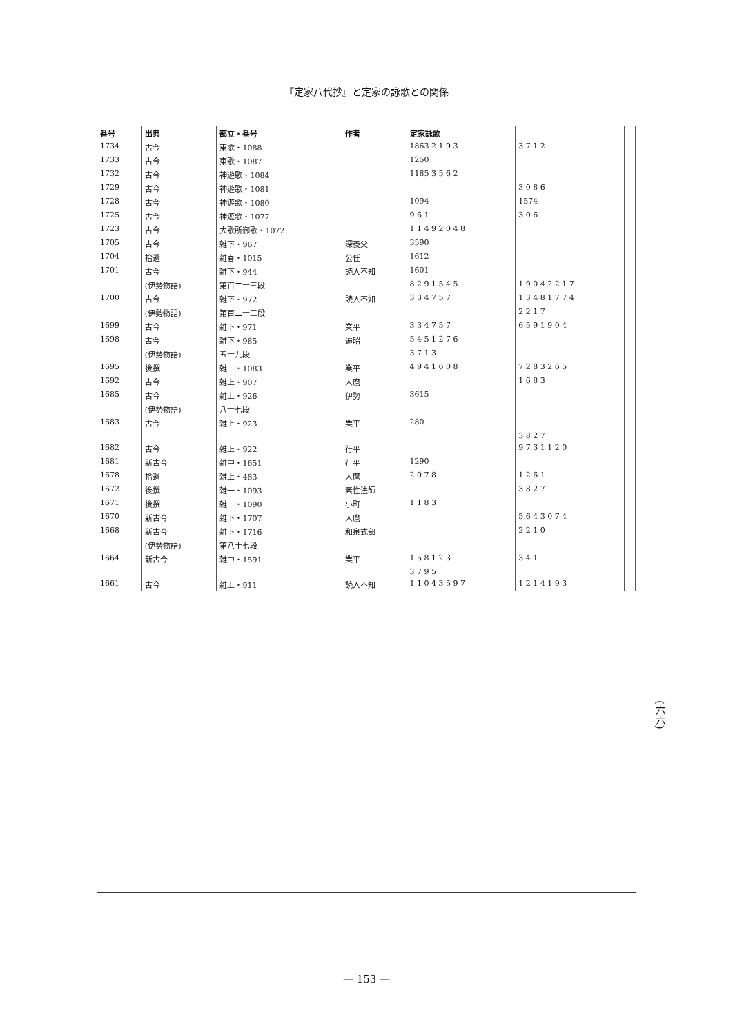『定家八代抄』と定家の詠歌との関係
| 番号 | 出典 | 部立・番号 | 作者 | 定家詠歌 | | |
| --- | --- | --- | --- | --- | --- | --- |
| 1734 | 古今 | 東歌・1088 | | 1863 2 1 9 3 | 3 7 1 2 | |
| 1733 | 古今 | 東歌・1087 | | 1250 | | |
| 1732 | 古今 | 神遊歌・1084 | | 1185 3 5 6 2 | | |
| 1729 | 古今 | 神遊歌・1081 | | | 3 0 8 6 | |
| 1728 | 古今 | 神遊歌・1080 | | 1094 | 1574 | |
| 1725 | 古今 | 神遊歌・1077 | | 9 6 1 | 3 0 6 | |
| 1723 | 古今 | 大歌所御歌・1072 | | 1 1 4 9 2 0 4 8 | | |
| 1705 | 古今 | 雑下・967 | 深養父 | 3590 | | |
| 1704 | 拾遺 | 雑春・1015 | 公任 | 1612 | | |
| 1701 | 古今 | 雑下・944 | 読人不知 | 1601 | | |
| | (伊勢物語) | 第百二十三段 | | 8 2 9 1 5 4 5 | 1 9 0 4 2 2 1 7 | |
| 1700 | 古今 | 雑下・972 | 読人不知 | 3 3 4 7 5 7 | 1 3 4 8 1 7 7 4 | |
| | (伊勢物語) | 第百二十三段 | | | 2 2 1 7 | |
| 1699 | 古今 | 雑下・971 | 業平 | 3 3 4 7 5 7 | 6 5 9 1 9 0 4 | |
| 1698 | 古今 | 雑下・985 | 遍昭 | 5 4 5 1 2 7 6 | | |
| | (伊勢物語) | 五十九段 | | 3 7 1 3 | | |
| 1695 | 後撰 | 雑一・1083 | 業平 | 4 9 4 1 6 0 8 | 7 2 8 3 2 6 5 | |
| 1692 | 古今 | 雑上・907 | 人麿 | | 1 6 8 3 | |
| 1685 | 古今 | 雑上・926 | 伊勢 | 3615 | | |
| | (伊勢物語) | 八十七段 | | | | |
| 1683 | 古今 | 雑上・923 | 業平 | 280 | | |
| | | | | | 3 8 2 7 | |
| 1682 | 古今 | 雑上・922 | 行平 | | 9 7 3 1 1 2 0 | |
| 1681 | 新古今 | 雑中・1651 | 行平 | 1290 | | |
| 1678 | 拾遺 | 雑上・483 | 人麿 | 2 0 7 8 | 1 2 6 1 | |
| 1672 | 後撰 | 雑一・1093 | 素性法師 | | 3 8 2 7 | |
| 1671 | 後撰 | 雑一・1090 | 小町 | 1 1 8 3 | | |
| 1670 | 新古今 | 雑下・1707 | 人麿 | | 5 6 4 3 0 7 4 | |
| 1668 | 新古今 | 雑下・1716 | 和泉式部 | | 2 2 1 0 | |
| | (伊勢物語) | 第八十七段 | | | | |
| 1664 | 新古今 | 雑中・1591 | 業平 | 1 5 8 1 2 3 | 3 4 1 | |
| | | | | 3 7 9 5 | | |
| 1661 | 古今 | 雑上・911 | 読人不知 | 1 1 0 4 3 5 9 7 | 1 2 1 4 1 9 3 | |
(六六)
— 153 —